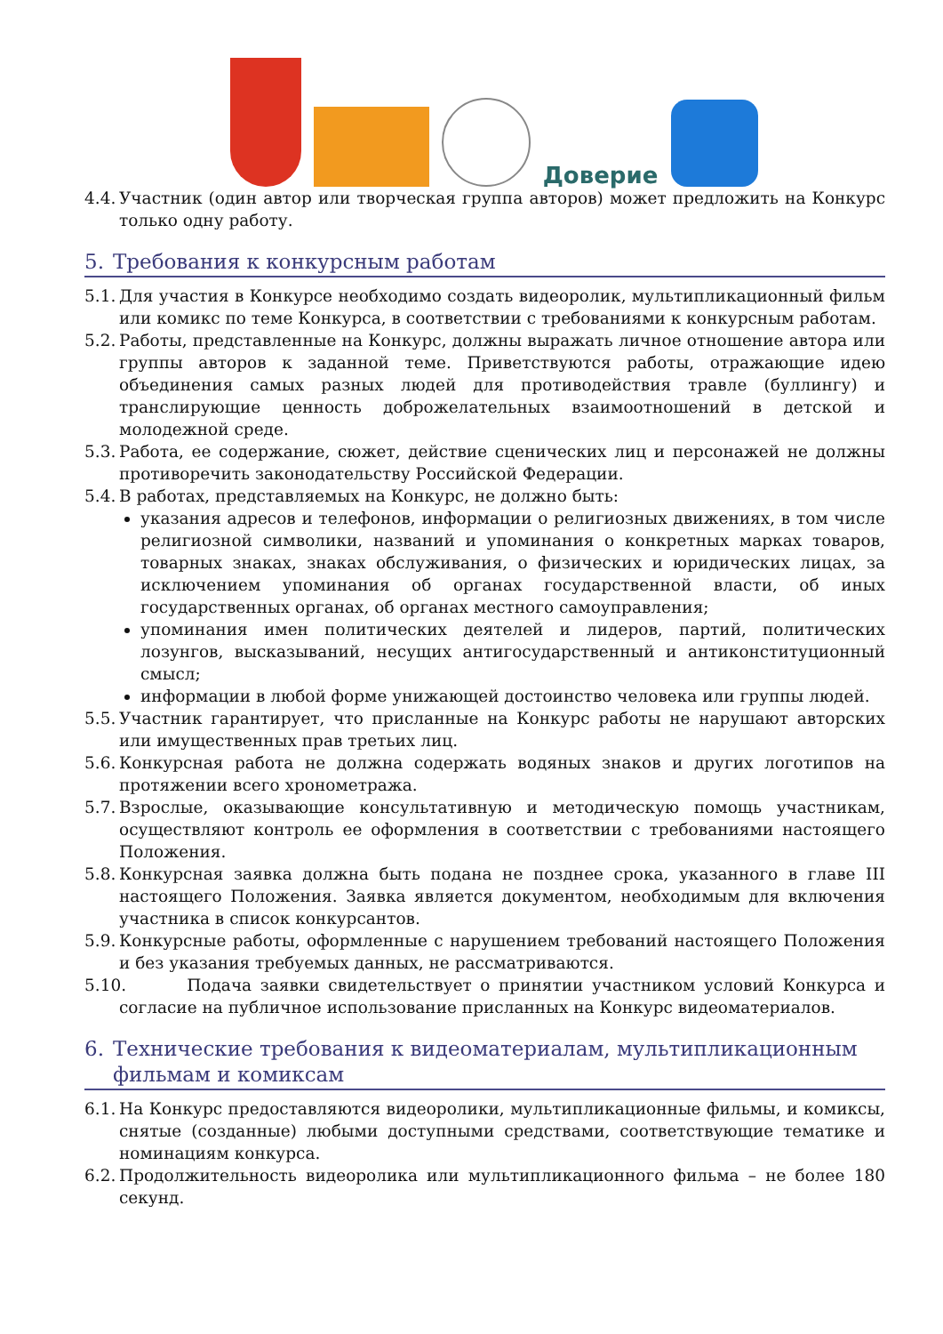Доверие
4.4. Участник (один автор или творческая группа авторов) может предложить на Конкурс только одну работу.
5. Требования к конкурсным работам
5.1. Для участия в Конкурсе необходимо создать видеоролик, мультипликационный фильм или комикс по теме Конкурса, в соответствии с требованиями к конкурсным работам.
5.2. Работы, представленные на Конкурс, должны выражать личное отношение автора или группы авторов к заданной теме. Приветствуются работы, отражающие идею объединения самых разных людей для противодействия травле (буллингу) и транслирующие ценность доброжелательных взаимоотношений в детской и молодежной среде.
5.3. Работа, ее содержание, сюжет, действие сценических лиц и персонажей не должны противоречить законодательству Российской Федерации.
5.4. В работах, представляемых на Конкурс, не должно быть:
указания адресов и телефонов, информации о религиозных движениях, в том числе религиозной символики, названий и упоминания о конкретных марках товаров, товарных знаках, знаках обслуживания, о физических и юридических лицах, за исключением упоминания об органах государственной власти, об иных государственных органах, об органах местного самоуправления;
упоминания имен политических деятелей и лидеров, партий, политических лозунгов, высказываний, несущих антигосударственный и антиконституционный смысл;
информации в любой форме унижающей достоинство человека или группы людей.
5.5. Участник гарантирует, что присланные на Конкурс работы не нарушают авторских или имущественных прав третьих лиц.
5.6. Конкурсная работа не должна содержать водяных знаков и других логотипов на протяжении всего хронометража.
5.7. Взрослые, оказывающие консультативную и методическую помощь участникам, осуществляют контроль ее оформления в соответствии с требованиями настоящего Положения.
5.8. Конкурсная заявка должна быть подана не позднее срока, указанного в главе III настоящего Положения. Заявка является документом, необходимым для включения участника в список конкурсантов.
5.9. Конкурсные работы, оформленные с нарушением требований настоящего Положения и без указания требуемых данных, не рассматриваются.
5.10. Подача заявки свидетельствует о принятии участником условий Конкурса и согласие на публичное использование присланных на Конкурс видеоматериалов.
6. Технические требования к видеоматериалам, мультипликационным фильмам и комиксам
6.1. На Конкурс предоставляются видеоролики, мультипликационные фильмы, и комиксы, снятые (созданные) любыми доступными средствами, соответствующие тематике и номинациям конкурса.
6.2. Продолжительность видеоролика или мультипликационного фильма – не более 180 секунд.